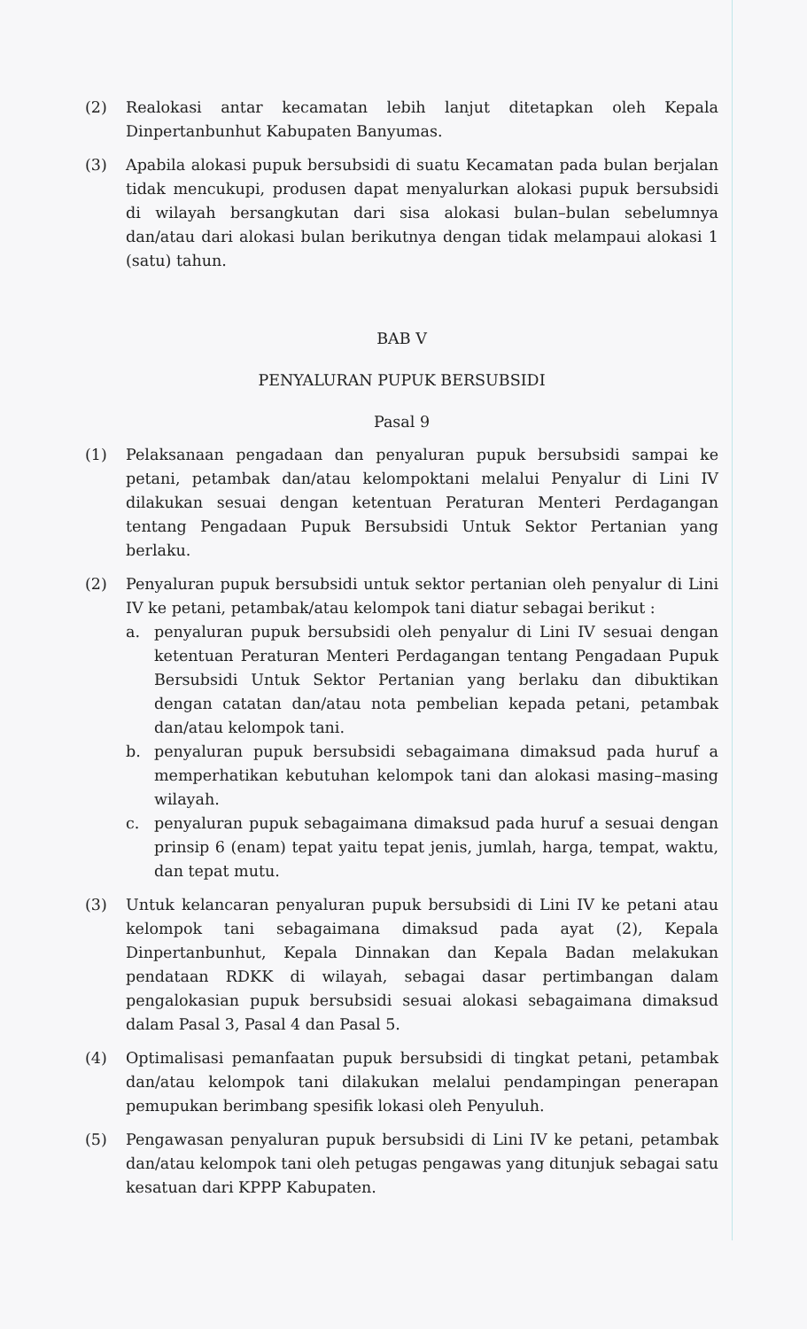(2) Realokasi antar kecamatan lebih lanjut ditetapkan oleh Kepala Dinpertanbunhut Kabupaten Banyumas.
(3) Apabila alokasi pupuk bersubsidi di suatu Kecamatan pada bulan berjalan tidak mencukupi, produsen dapat menyalurkan alokasi pupuk bersubsidi di wilayah bersangkutan dari sisa alokasi bulan–bulan sebelumnya dan/atau dari alokasi bulan berikutnya dengan tidak melampaui alokasi 1 (satu) tahun.
BAB V
PENYALURAN PUPUK BERSUBSIDI
Pasal 9
(1) Pelaksanaan pengadaan dan penyaluran pupuk bersubsidi sampai ke petani, petambak dan/atau kelompoktani melalui Penyalur di Lini IV dilakukan sesuai dengan ketentuan Peraturan Menteri Perdagangan tentang Pengadaan Pupuk Bersubsidi Untuk Sektor Pertanian yang berlaku.
(2) Penyaluran pupuk bersubsidi untuk sektor pertanian oleh penyalur di Lini IV ke petani, petambak/atau kelompok tani diatur sebagai berikut :
a. penyaluran pupuk bersubsidi oleh penyalur di Lini IV sesuai dengan ketentuan Peraturan Menteri Perdagangan tentang Pengadaan Pupuk Bersubsidi Untuk Sektor Pertanian yang berlaku dan dibuktikan dengan catatan dan/atau nota pembelian kepada petani, petambak dan/atau kelompok tani.
b. penyaluran pupuk bersubsidi sebagaimana dimaksud pada huruf a memperhatikan kebutuhan kelompok tani dan alokasi masing–masing wilayah.
c. penyaluran pupuk sebagaimana dimaksud pada huruf a sesuai dengan prinsip 6 (enam) tepat yaitu tepat jenis, jumlah, harga, tempat, waktu, dan tepat mutu.
(3) Untuk kelancaran penyaluran pupuk bersubsidi di Lini IV ke petani atau kelompok tani sebagaimana dimaksud pada ayat (2), Kepala Dinpertanbunhut, Kepala Dinnakan dan Kepala Badan melakukan pendataan RDKK di wilayah, sebagai dasar pertimbangan dalam pengalokasian pupuk bersubsidi sesuai alokasi sebagaimana dimaksud dalam Pasal 3, Pasal 4 dan Pasal 5.
(4) Optimalisasi pemanfaatan pupuk bersubsidi di tingkat petani, petambak dan/atau kelompok tani dilakukan melalui pendampingan penerapan pemupukan berimbang spesifik lokasi oleh Penyuluh.
(5) Pengawasan penyaluran pupuk bersubsidi di Lini IV ke petani, petambak dan/atau kelompok tani oleh petugas pengawas yang ditunjuk sebagai satu kesatuan dari KPPP Kabupaten.